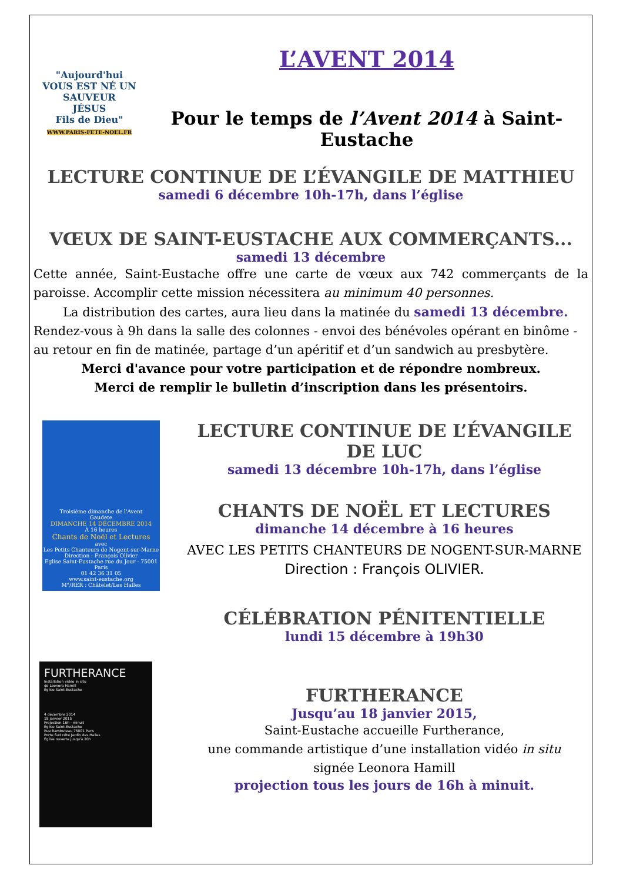"Aujourd'hui
VOUS EST NÉ UN SAUVEUR
JÉSUS
Fils de Dieu"
WWW.PARIS-FETE-NOEL.FR
L’AVENT 2014
Pour le temps de l’Avent 2014 à Saint-Eustache
LECTURE CONTINUE DE L’ÉVANGILE DE MATTHIEU
samedi 6 décembre 10h-17h, dans l’église
VŒUX DE SAINT-EUSTACHE AUX COMMERÇANTS...
samedi 13 décembre
Cette année, Saint-Eustache offre une carte de vœux aux 742 commerçants de la paroisse. Accomplir cette mission nécessitera au minimum 40 personnes.
La distribution des cartes, aura lieu dans la matinée du samedi 13 décembre.
Rendez-vous à 9h dans la salle des colonnes - envoi des bénévoles opérant en binôme - au retour en fin de matinée, partage d’un apéritif et d’un sandwich au presbytère.
Merci d'avance pour votre participation et de répondre nombreux.
Merci de remplir le bulletin d’inscription dans les présentoirs.
Troisième dimanche de l'Avent
Gaudete
DIMANCHE 14 DÉCEMBRE 2014
À 16 heures
Chants de Noël et Lectures
avec
Les Petits Chanteurs de Nogent-sur-Marne
Direction : François Olivier
Eglise Saint-Eustache rue du Jour - 75001 Paris
01 42 36 31 05
www.saint-eustache.org
M°/RER : Châtelet/Les Halles
FURTHERANCE
Installation vidéo in situ
de Leonora Hamill
Église Saint-Eustache
4 décembre 2014
18 janvier 2015
Projection 16h - minuit
Église Saint-Eustache
Rue Rambuteau 75001 Paris
Porte Sud côté Jardin des Halles
Église ouverte jusqu'à 20h
LECTURE CONTINUE DE L’ÉVANGILE DE LUC
samedi 13 décembre 10h-17h, dans l’église
CHANTS DE NOËL ET LECTURES
dimanche 14 décembre à 16 heures
AVEC LES PETITS CHANTEURS DE NOGENT-SUR-MARNE
Direction : François OLIVIER.
CÉLÉBRATION PÉNITENTIELLE
lundi 15 décembre à 19h30
FURTHERANCE
Jusqu’au 18 janvier 2015,
Saint-Eustache accueille Furtherance,
une commande artistique d’une installation vidéo in situ
signée Leonora Hamill
projection tous les jours de 16h à minuit.